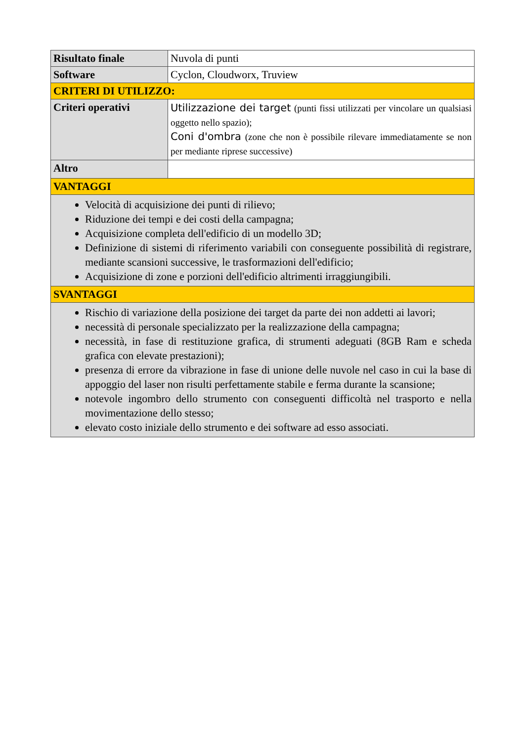| Risultato finale | Nuvola di punti |
| Software | Cyclon, Cloudworx, Truview |
| CRITERI DI UTILIZZO: | |
| Criteri operativi | Utilizzazione dei target (punti fissi utilizzati per vincolare un qualsiasi oggetto nello spazio); Coni d'ombra (zone che non è possibile rilevare immediatamente se non per mediante riprese successive) |
| Altro | |
| VANTAGGI | |
| Velocità di acquisizione dei punti di rilievo; Riduzione dei tempi e dei costi della campagna; Acquisizione completa dell'edificio di un modello 3D; Definizione di sistemi di riferimento variabili con conseguente possibilità di registrare, mediante scansioni successive, le trasformazioni dell'edificio; Acquisizione di zone e porzioni dell'edificio altrimenti irraggiungibili. | |
| SVANTAGGI | |
| Rischio di variazione della posizione dei target da parte dei non addetti ai lavori; necessità di personale specializzato per la realizzazione della campagna; necessità, in fase di restituzione grafica, di strumenti adeguati (8GB Ram e scheda grafica con elevate prestazioni); presenza di errore da vibrazione in fase di unione delle nuvole nel caso in cui la base di appoggio del laser non risulti perfettamente stabile e ferma durante la scansione; notevole ingombro dello strumento con conseguenti difficoltà nel trasporto e nella movimentazione dello stesso; elevato costo iniziale dello strumento e dei software ad esso associati. | |